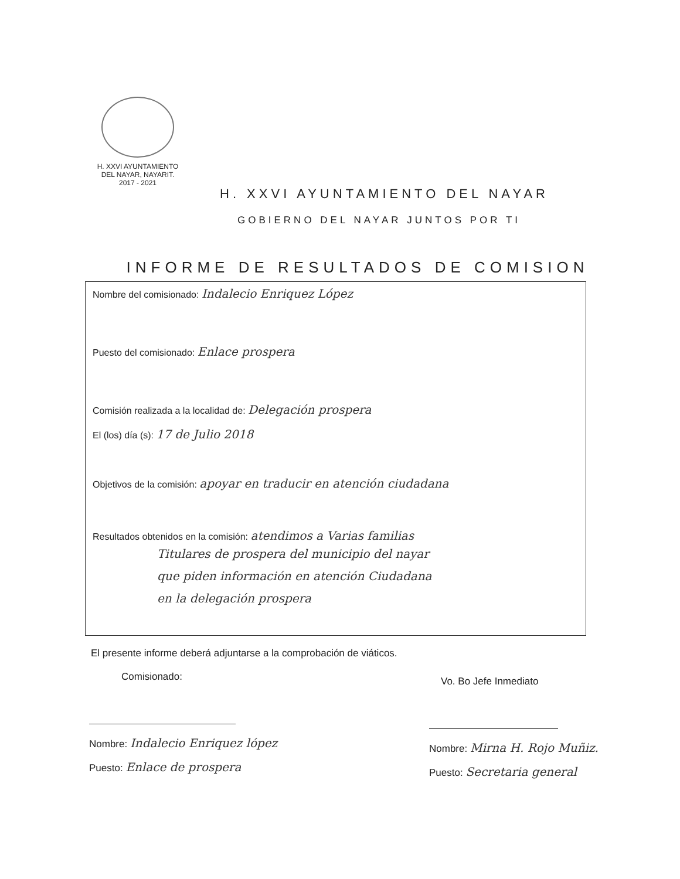H. XXVI AYUNTAMIENTO
DEL NAYAR, NAYARIT.
2017 - 2021
H. XXVI AYUNTAMIENTO DEL NAYAR
GOBIERNO DEL NAYAR JUNTOS POR TI
INFORME DE RESULTADOS DE COMISION
Nombre del comisionado: Indalecio Enriquez López
Puesto del comisionado: Enlace prospera
Comisión realizada a la localidad de: Delegación prospera
El (los) día (s): 17 de Julio 2018
Objetivos de la comisión: apoyar en traducir en atención ciudadana
Resultados obtenidos en la comisión: atendimos a Varias familias
Titulares de prospera del municipio del nayar
que piden información en atención Ciudadana
en la delegación prospera
El presente informe deberá adjuntarse a la comprobación de viáticos.
Comisionado:
Nombre: Indalecio Enriquez lópez
Puesto: Enlace de prospera
Vo. Bo Jefe Inmediato
Nombre: Mirna H. Rojo Muñiz.
Puesto: Secretaria general